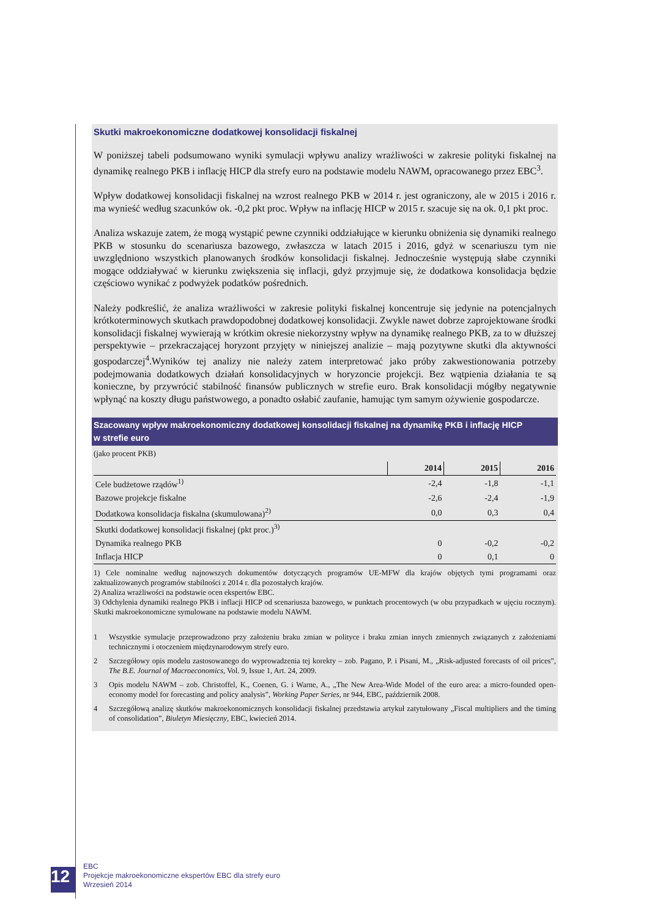Skutki makroekonomiczne dodatkowej konsolidacji fiskalnej
W poniższej tabeli podsumowano wyniki symulacji wpływu analizy wrażliwości w zakresie polityki fiskalnej na dynamikę realnego PKB i inflację HICP dla strefy euro na podstawie modelu NAWM, opracowanego przez EBC<sup>3</sup>.
Wpływ dodatkowej konsolidacji fiskalnej na wzrost realnego PKB w 2014 r. jest ograniczony, ale w 2015 i 2016 r. ma wynieść według szacunków ok. -0,2 pkt proc. Wpływ na inflację HICP w 2015 r. szacuje się na ok. 0,1 pkt proc.
Analiza wskazuje zatem, że mogą wystąpić pewne czynniki oddziałujące w kierunku obniżenia się dynamiki realnego PKB w stosunku do scenariusza bazowego, zwłaszcza w latach 2015 i 2016, gdyż w scenariuszu tym nie uwzględniono wszystkich planowanych środków konsolidacji fiskalnej. Jednocześnie występują słabe czynniki mogące oddziaływać w kierunku zwiększenia się inflacji, gdyż przyjmuje się, że dodatkowa konsolidacja będzie częściowo wynikać z podwyżek podatków pośrednich.
Należy podkreślić, że analiza wrażliwości w zakresie polityki fiskalnej koncentruje się jedynie na potencjalnych krótkoterminowych skutkach prawdopodobnej dodatkowej konsolidacji. Zwykle nawet dobrze zaprojektowane środki konsolidacji fiskalnej wywierają w krótkim okresie niekorzystny wpływ na dynamikę realnego PKB, za to w dłuższej perspektywie – przekraczającej horyzont przyjęty w niniejszej analizie – mają pozytywne skutki dla aktywności gospodarczej<sup>4</sup>.Wyników tej analizy nie należy zatem interpretować jako próby zakwestionowania potrzeby podejmowania dodatkowych działań konsolidacyjnych w horyzoncie projekcji. Bez wątpienia działania te są konieczne, by przywrócić stabilność finansów publicznych w strefie euro. Brak konsolidacji mógłby negatywnie wpłynąć na koszty długu państwowego, a ponadto osłabić zaufanie, hamując tym samym ożywienie gospodarcze.
Szacowany wpływ makroekonomiczny dodatkowej konsolidacji fiskalnej na dynamikę PKB i inflację HICP
w strefie euro
(jako procent PKB)
| | 2014 | 2015 | 2016 |
| Cele budżetowe rządów<sup>1)</sup> | -2,4 | -1,8 | -1,1 |
| Bazowe projekcje fiskalne | -2,6 | -2,4 | -1,9 |
| Dodatkowa konsolidacja fiskalna (skumulowana)<sup>2)</sup> | 0,0 | 0,3 | 0,4 |
| Skutki dodatkowej konsolidacji fiskalnej (pkt proc.)<sup>3)</sup> | | | |
| Dynamika realnego PKB | 0 | -0,2 | -0,2 |
| Inflacja HICP | 0 | 0,1 | 0 |
1) Cele nominalne według najnowszych dokumentów dotyczących programów UE-MFW dla krajów objętych tymi programami oraz zaktualizowanych programów stabilności z 2014 r. dla pozostałych krajów.
2) Analiza wrażliwości na podstawie ocen ekspertów EBC.
3) Odchylenia dynamiki realnego PKB i inflacji HICP od scenariusza bazowego, w punktach procentowych (w obu przypadkach w ujęciu rocznym). Skutki makroekonomiczne symulowane na podstawie modelu NAWM.
1
Wszystkie symulacje przeprowadzono przy założeniu braku zmian w polityce i braku zmian innych zmiennych związanych z założeniami technicznymi i otoczeniem międzynarodowym strefy euro.
2
Szczegółowy opis modelu zastosowanego do wyprowadzenia tej korekty – zob. Pagano, P. i Pisani, M., „Risk-adjusted forecasts of oil prices”, The B.E. Journal of Macroeconomics, Vol. 9, Issue 1, Art. 24, 2009.
3
Opis modelu NAWM – zob. Christoffel, K., Coenen, G. i Warne, A., „The New Area-Wide Model of the euro area: a micro-founded open-economy model for forecasting and policy analysis”, Working Paper Series, nr 944, EBC, październik 2008.
4
Szczegółową analizę skutków makroekonomicznych konsolidacji fiskalnej przedstawia artykuł zatytułowany „Fiscal multipliers and the timing of consolidation”, Biuletyn Miesięczny, EBC, kwiecień 2014.
12
EBC
Projekcje makroekonomiczne ekspertów EBC dla strefy euro
Wrzesień 2014